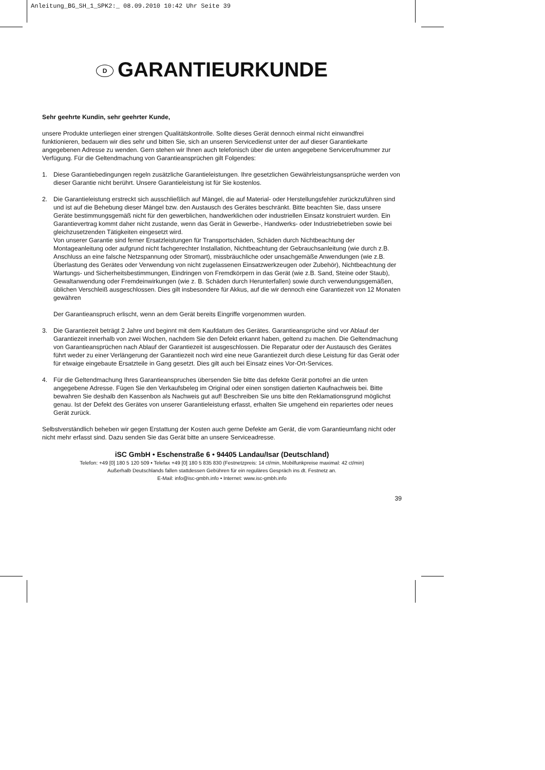Anleitung_BG_SH_1_SPK2:_ 08.09.2010 10:42 Uhr Seite 39
D GARANTIEURKUNDE
Sehr geehrte Kundin, sehr geehrter Kunde,
unsere Produkte unterliegen einer strengen Qualitätskontrolle. Sollte dieses Gerät dennoch einmal nicht einwandfrei funktionieren, bedauern wir dies sehr und bitten Sie, sich an unseren Servicedienst unter der auf dieser Garantiekarte angegebenen Adresse zu wenden. Gern stehen wir Ihnen auch telefonisch über die unten angegebene Servicerufnummer zur Verfügung. Für die Geltendmachung von Garantieansprüchen gilt Folgendes:
1. Diese Garantiebedingungen regeln zusätzliche Garantieleistungen. Ihre gesetzlichen Gewährleistungsansprüche werden von dieser Garantie nicht berührt. Unsere Garantieleistung ist für Sie kostenlos.
2. Die Garantieleistung erstreckt sich ausschließlich auf Mängel, die auf Material- oder Herstellungsfehler zurückzuführen sind und ist auf die Behebung dieser Mängel bzw. den Austausch des Gerätes beschränkt. Bitte beachten Sie, dass unsere Geräte bestimmungsgemäß nicht für den gewerblichen, handwerklichen oder industriellen Einsatz konstruiert wurden. Ein Garantievertrag kommt daher nicht zustande, wenn das Gerät in Gewerbe-, Handwerks- oder Industriebetrieben sowie bei gleichzusetzenden Tätigkeiten eingesetzt wird.
Von unserer Garantie sind ferner Ersatzleistungen für Transportschäden, Schäden durch Nichtbeachtung der Montageanleitung oder aufgrund nicht fachgerechter Installation, Nichtbeachtung der Gebrauchsanleitung (wie durch z.B. Anschluss an eine falsche Netzspannung oder Stromart), missbräuchliche oder unsachgemäße Anwendungen (wie z.B. Überlastung des Gerätes oder Verwendung von nicht zugelassenen Einsatzwerkzeugen oder Zubehör), Nichtbeachtung der Wartungs- und Sicherheitsbestimmungen, Eindringen von Fremdkörpern in das Gerät (wie z.B. Sand, Steine oder Staub), Gewaltanwendung oder Fremdeinwirkungen (wie z. B. Schäden durch Herunterfallen) sowie durch verwendungsgemäßen, üblichen Verschleiß ausgeschlossen. Dies gilt insbesondere für Akkus, auf die wir dennoch eine Garantiezeit von 12 Monaten gewähren
Der Garantieanspruch erlischt, wenn an dem Gerät bereits Eingriffe vorgenommen wurden.
3. Die Garantiezeit beträgt 2 Jahre und beginnt mit dem Kaufdatum des Gerätes. Garantieansprüche sind vor Ablauf der Garantiezeit innerhalb von zwei Wochen, nachdem Sie den Defekt erkannt haben, geltend zu machen. Die Geltendmachung von Garantieansprüchen nach Ablauf der Garantiezeit ist ausgeschlossen. Die Reparatur oder der Austausch des Gerätes führt weder zu einer Verlängerung der Garantiezeit noch wird eine neue Garantiezeit durch diese Leistung für das Gerät oder für etwaige eingebaute Ersatzteile in Gang gesetzt. Dies gilt auch bei Einsatz eines Vor-Ort-Services.
4. Für die Geltendmachung Ihres Garantieanspruches übersenden Sie bitte das defekte Gerät portofrei an die unten angegebene Adresse. Fügen Sie den Verkaufsbeleg im Original oder einen sonstigen datierten Kaufnachweis bei. Bitte bewahren Sie deshalb den Kassenbon als Nachweis gut auf! Beschreiben Sie uns bitte den Reklamationsgrund möglichst genau. Ist der Defekt des Gerätes von unserer Garantieleistung erfasst, erhalten Sie umgehend ein repariertes oder neues Gerät zurück.
Selbstverständlich beheben wir gegen Erstattung der Kosten auch gerne Defekte am Gerät, die vom Garantieumfang nicht oder nicht mehr erfasst sind. Dazu senden Sie das Gerät bitte an unsere Serviceadresse.
iSC GmbH • Eschenstraße 6 • 94405 Landau/Isar (Deutschland)
Telefon: +49 [0] 180 5 120 509 • Telefax +49 [0] 180 5 835 830 (Festnetzpreis: 14 ct/min, Mobilfunkpreise maximal: 42 ct/min)
Außerhalb Deutschlands fallen stattdessen Gebühren für ein reguläres Gespräch ins dt. Festnetz an.
E-Mail: info@isc-gmbh.info • Internet: www.isc-gmbh.info
39